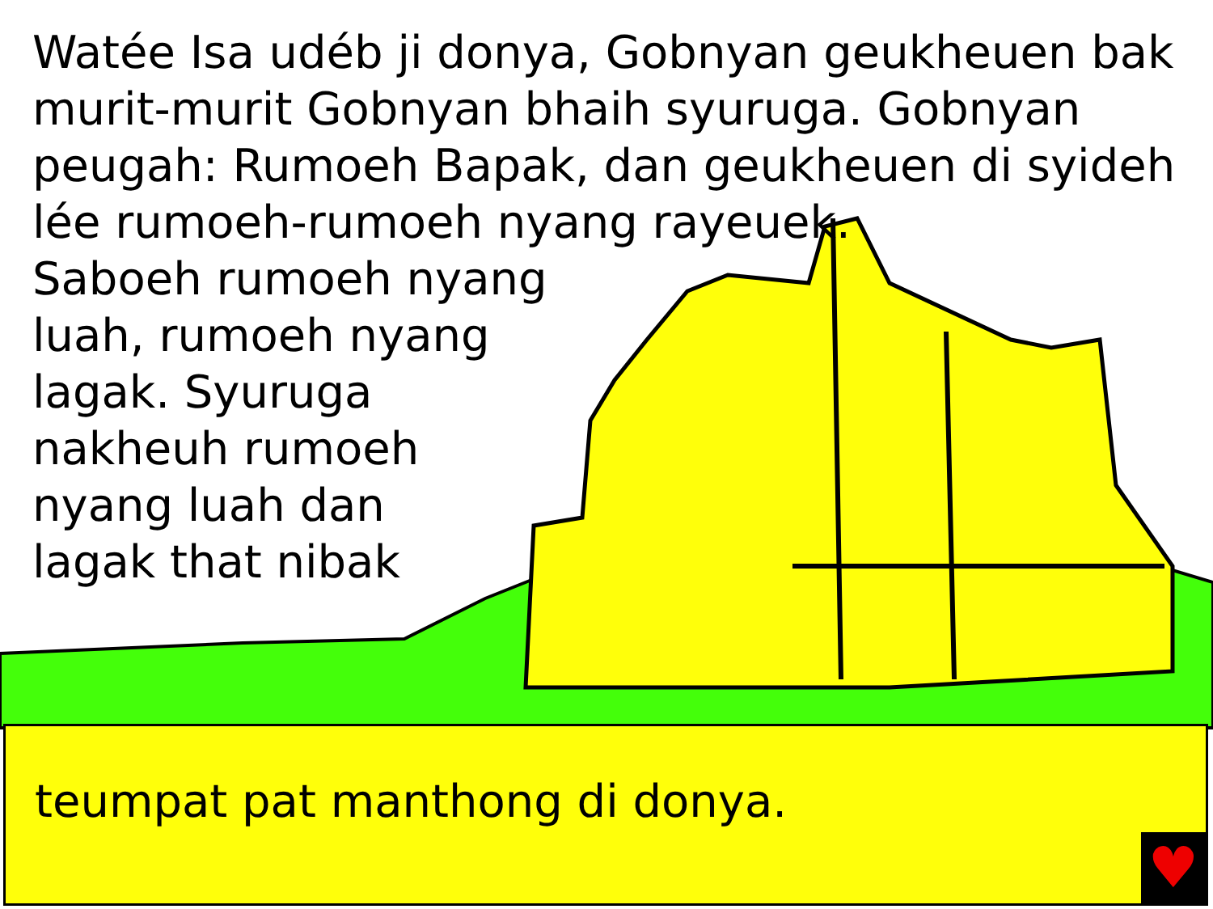Watée Isa udéb ji donya, Gobnyan geukheuen bak
murit-murit Gobnyan bhaih syuruga. Gobnyan
peugah: Rumoeh Bapak, dan geukheuen di syideh
lée rumoeh-rumoeh nyang rayeuek.
Saboeh rumoeh nyang
luah, rumoeh nyang
lagak. Syuruga
nakheuh rumoeh
nyang luah dan
lagak that nibak
teumpat pat manthong di donya.
♥